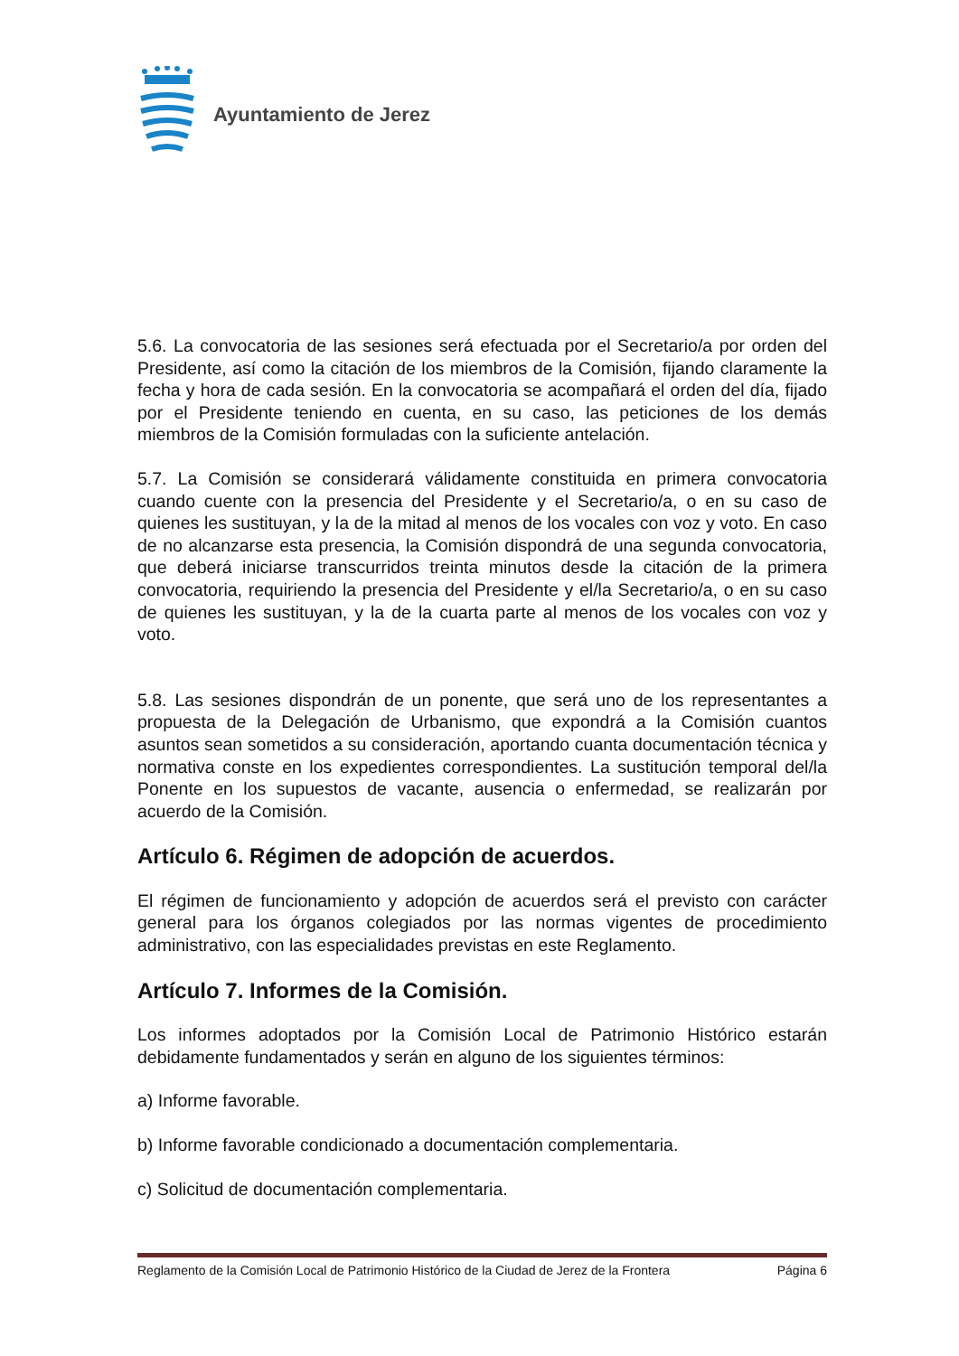Ayuntamiento de Jerez
5.6. La convocatoria de las sesiones será efectuada por el Secretario/a por orden del Presidente, así como la citación de los miembros de la Comisión, fijando claramente la fecha y hora de cada sesión. En la convocatoria se acompañará el orden del día, fijado por el Presidente teniendo en cuenta, en su caso, las peticiones de los demás miembros de la Comisión formuladas con la suficiente antelación.
5.7. La Comisión se considerará válidamente constituida en primera convocatoria cuando cuente con la presencia del Presidente y el Secretario/a, o en su caso de quienes les sustituyan, y la de la mitad al menos de los vocales con voz y voto. En caso de no alcanzarse esta presencia, la Comisión dispondrá de una segunda convocatoria, que deberá iniciarse transcurridos treinta minutos desde la citación de la primera convocatoria, requiriendo la presencia del Presidente y el/la Secretario/a, o en su caso de quienes les sustituyan, y la de la cuarta parte al menos de los vocales con voz y voto.
5.8. Las sesiones dispondrán de un ponente, que será uno de los representantes a propuesta de la Delegación de Urbanismo, que expondrá a la Comisión cuantos asuntos sean sometidos a su consideración, aportando cuanta documentación técnica y normativa conste en los expedientes correspondientes. La sustitución temporal del/la Ponente en los supuestos de vacante, ausencia o enfermedad, se realizarán por acuerdo de la Comisión.
Artículo 6. Régimen de adopción de acuerdos.
El régimen de funcionamiento y adopción de acuerdos será el previsto con carácter general para los órganos colegiados por las normas vigentes de procedimiento administrativo, con las especialidades previstas en este Reglamento.
Artículo 7. Informes de la Comisión.
Los informes adoptados por la Comisión Local de Patrimonio Histórico estarán debidamente fundamentados y serán en alguno de los siguientes términos:
a) Informe favorable.
b) Informe favorable condicionado a documentación complementaria.
c) Solicitud de documentación complementaria.
Reglamento de la Comisión Local de Patrimonio Histórico de la Ciudad de Jerez de la Frontera Página 6